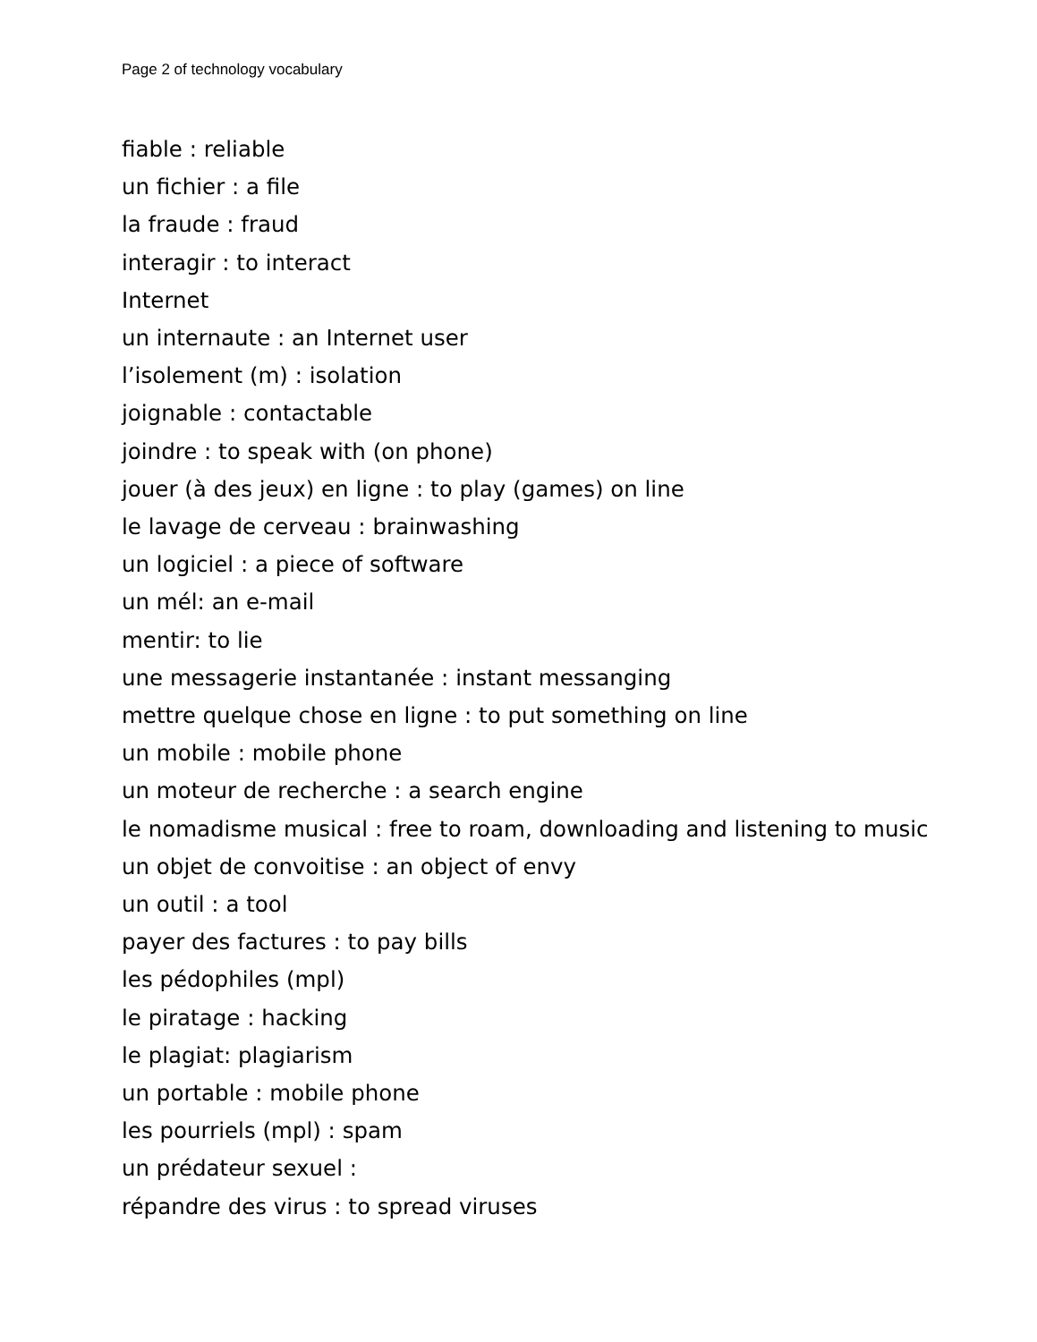Page 2 of technology vocabulary
fiable : reliable
un fichier : a file
la fraude : fraud
interagir : to interact
Internet
un internaute : an Internet user
l’isolement (m) : isolation
joignable : contactable
joindre : to speak with (on phone)
jouer (à des jeux) en ligne : to play (games) on line
le lavage de cerveau : brainwashing
un logiciel : a piece of software
un mél: an e-mail
mentir: to lie
une messagerie instantanée : instant messanging
mettre quelque chose en ligne : to put something on line
un mobile : mobile phone
un moteur de recherche : a search engine
le nomadisme musical : free to roam, downloading and listening to music
un objet de convoitise : an object of envy
un outil : a tool
payer des factures : to pay bills
les pédophiles (mpl)
le piratage : hacking
le plagiat: plagiarism
un portable : mobile phone
les pourriels (mpl) : spam
un prédateur sexuel :
répandre des virus : to spread viruses